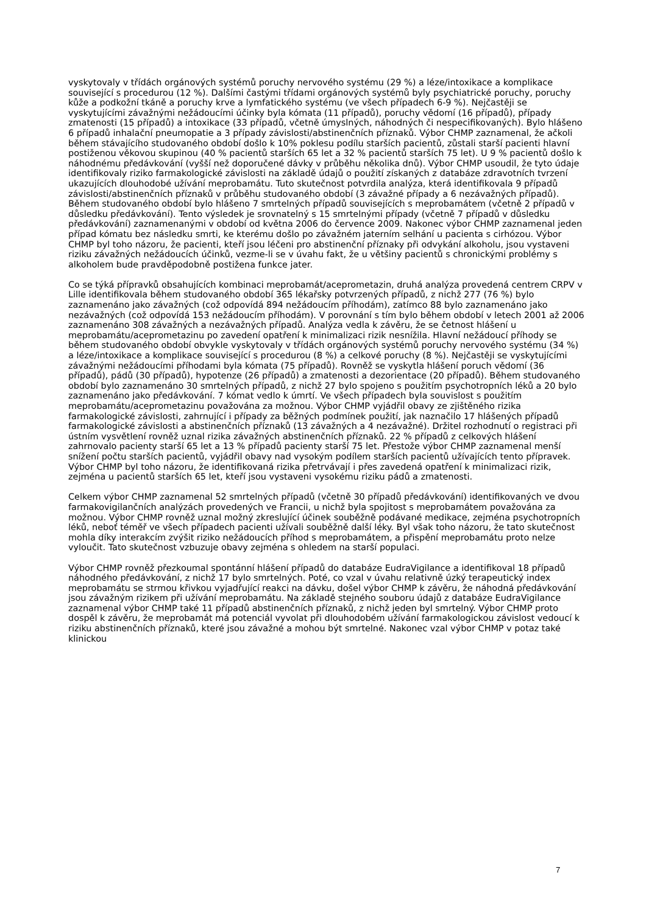vyskytovaly v třídách orgánových systémů poruchy nervového systému (29 %) a léze/intoxikace a komplikace související s procedurou (12 %). Dalšími častými třídami orgánových systémů byly psychiatrické poruchy, poruchy kůže a podkožní tkáně a poruchy krve a lymfatického systému (ve všech případech 6-9 %). Nejčastěji se vyskytujícími závažnými nežádoucími účinky byla kómata (11 případů), poruchy vědomí (16 případů), případy zmatenosti (15 případů) a intoxikace (33 případů, včetně úmyslných, náhodných či nespecifikovaných). Bylo hlášeno 6 případů inhalační pneumopatie a 3 případy závislosti/abstinenčních příznaků. Výbor CHMP zaznamenal, že ačkoli během stávajícího studovaného období došlo k 10% poklesu podílu starších pacientů, zůstali starší pacienti hlavní postiženou věkovou skupinou (40 % pacientů starších 65 let a 32 % pacientů starších 75 let). U 9 % pacientů došlo k náhodnému předávkování (vyšší než doporučené dávky v průběhu několika dnů). Výbor CHMP usoudil, že tyto údaje identifikovaly riziko farmakologické závislosti na základě údajů o použití získaných z databáze zdravotních tvrzení ukazujících dlouhodobé užívání meprobamátu. Tuto skutečnost potvrdila analýza, která identifikovala 9 případů závislosti/abstinenčních příznaků v průběhu studovaného období (3 závažné případy a 6 nezávažných případů). Během studovaného období bylo hlášeno 7 smrtelných případů souvisejících s meprobamátem (včetně 2 případů v důsledku předávkování). Tento výsledek je srovnatelný s 15 smrtelnými případy (včetně 7 případů v důsledku předávkování) zaznamenanými v období od května 2006 do července 2009. Nakonec výbor CHMP zaznamenal jeden případ kómatu bez následku smrti, ke kterému došlo po závažném jaterním selhání u pacienta s cirhózou. Výbor CHMP byl toho názoru, že pacienti, kteří jsou léčeni pro abstinenční příznaky při odvykání alkoholu, jsou vystaveni riziku závažných nežádoucích účinků, vezme-li se v úvahu fakt, že u většiny pacientů s chronickými problémy s alkoholem bude pravděpodobně postižena funkce jater.
Co se týká přípravků obsahujících kombinaci meprobamát/aceprometazin, druhá analýza provedená centrem CRPV v Lille identifikovala během studovaného období 365 lékařsky potvrzených případů, z nichž 277 (76 %) bylo zaznamenáno jako závažných (což odpovídá 894 nežádoucím příhodám), zatímco 88 bylo zaznamenáno jako nezávažných (což odpovídá 153 nežádoucím příhodám). V porovnání s tím bylo během období v letech 2001 až 2006 zaznamenáno 308 závažných a nezávažných případů. Analýza vedla k závěru, že se četnost hlášení u meprobamátu/aceprometazinu po zavedení opatření k minimalizaci rizik nesnížila. Hlavní nežádoucí příhody se během studovaného období obvykle vyskytovaly v třídách orgánových systémů poruchy nervového systému (34 %) a léze/intoxikace a komplikace související s procedurou (8 %) a celkové poruchy (8 %). Nejčastěji se vyskytujícími závažnými nežádoucími příhodami byla kómata (75 případů). Rovněž se vyskytla hlášení poruch vědomí (36 případů), pádů (30 případů), hypotenze (26 případů) a zmatenosti a dezorientace (20 případů). Během studovaného období bylo zaznamenáno 30 smrtelných případů, z nichž 27 bylo spojeno s použitím psychotropních léků a 20 bylo zaznamenáno jako předávkování. 7 kómat vedlo k úmrtí. Ve všech případech byla souvislost s použitím meprobamátu/aceprometazinu považována za možnou. Výbor CHMP vyjádřil obavy ze zjištěného rizika farmakologické závislosti, zahrnující i případy za běžných podmínek použití, jak naznačilo 17 hlášených případů farmakologické závislosti a abstinenčních příznaků (13 závažných a 4 nezávažné). Držitel rozhodnutí o registraci při ústním vysvětlení rovněž uznal rizika závažných abstinenčních příznaků. 22 % případů z celkových hlášení zahrnovalo pacienty starší 65 let a 13 % případů pacienty starší 75 let. Přestože výbor CHMP zaznamenal menší snížení počtu starších pacientů, vyjádřil obavy nad vysokým podílem starších pacientů užívajících tento přípravek. Výbor CHMP byl toho názoru, že identifikovaná rizika přetrvávají i přes zavedená opatření k minimalizaci rizik, zejména u pacientů starších 65 let, kteří jsou vystaveni vysokému riziku pádů a zmatenosti.
Celkem výbor CHMP zaznamenal 52 smrtelných případů (včetně 30 případů předávkování) identifikovaných ve dvou farmakovigilančních analýzách provedených ve Francii, u nichž byla spojitost s meprobamátem považována za možnou. Výbor CHMP rovněž uznal možný zkreslující účinek souběžně podávané medikace, zejména psychotropních léků, neboť téměř ve všech případech pacienti užívali souběžně další léky. Byl však toho názoru, že tato skutečnost mohla díky interakcím zvýšit riziko nežádoucích příhod s meprobamátem, a přispění meprobamátu proto nelze vyloučit. Tato skutečnost vzbuzuje obavy zejména s ohledem na starší populaci.
Výbor CHMP rovněž přezkoumal spontánní hlášení případů do databáze EudraVigilance a identifikoval 18 případů náhodného předávkování, z nichž 17 bylo smrtelných. Poté, co vzal v úvahu relativně úzký terapeutický index meprobamátu se strmou křivkou vyjadřující reakci na dávku, došel výbor CHMP k závěru, že náhodná předávkování jsou závažným rizikem při užívání meprobamátu. Na základě stejného souboru údajů z databáze EudraVigilance zaznamenal výbor CHMP také 11 případů abstinenčních příznaků, z nichž jeden byl smrtelný. Výbor CHMP proto dospěl k závěru, že meprobamát má potenciál vyvolat při dlouhodobém užívání farmakologickou závislost vedoucí k riziku abstinenčních příznaků, které jsou závažné a mohou být smrtelné. Nakonec vzal výbor CHMP v potaz také klinickou
7